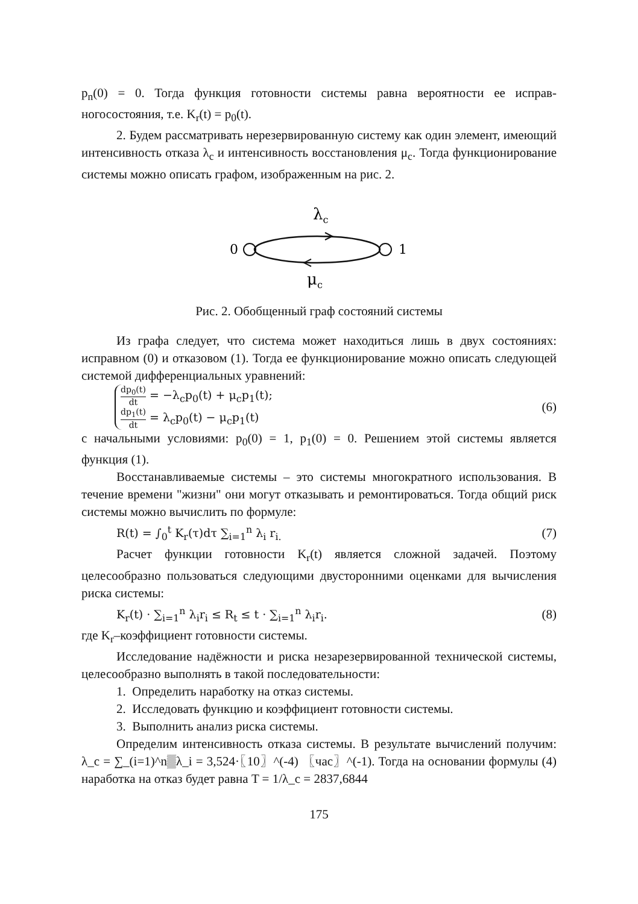p<sub>n</sub>(0) = 0. Тогда функция готовности системы равна вероятности ее исправ­ногосостояния, т.е. K<sub>r</sub>(t) = p<sub>0</sub>(t).
2. Будем рассматривать нерезервированную систему как один элемент, имеющий интенсивность отказа λ<sub>c</sub> и интенсивность восстановления μ<sub>c</sub>. Тогда функционирование системы можно описать графом, изображенным на рис. 2.
λc
0
1
μc
Рис. 2. Обобщенный граф состояний системы
Из графа следует, что система может находиться лишь в двух состояниях: исправном (0) и отказовом (1). Тогда ее функционирование можно описать следующей системой дифференциальных уравнений:
dp<sub>0</sub>(t) dt = −λ<sub>c</sub>p<sub>0</sub>(t) + μ<sub>c</sub>p<sub>1</sub>(t);
dp<sub>1</sub>(t) dt = λ<sub>c</sub>p<sub>0</sub>(t) − μ<sub>c</sub>p<sub>1</sub>(t)
(6)
с начальными условиями: p<sub>0</sub>(0) = 1, p<sub>1</sub>(0) = 0. Решением этой системы является функция (1).
Восстанавливаемые системы – это системы многократного использования. В течение времени "жизни" они могут отказывать и ремонтироваться. Тогда общий риск системы можно вычислить по формуле:
R(t) = ∫<sub>0</sub><sup>t</sup> K<sub>r</sub>(τ)dτ ∑<sub>i=1</sub><sup>n</sup> λ<sub>i</sub> r<sub>i.</sub> (7)
Расчет функции готовности K<sub>r</sub>(t) является сложной задачей. Поэтому целесообразно пользоваться следующими двусторонними оценками для вычисления риска системы:
K<sub>r</sub>(t) · ∑<sub>i=1</sub><sup>n</sup> λ<sub>i</sub>r<sub>i</sub> ≤ R<sub>t</sub> ≤ t · ∑<sub>i=1</sub><sup>n</sup> λ<sub>i</sub>r<sub>i</sub>. (8)
где K<sub>r</sub>–коэффициент готовности системы.
Исследование надёжности и риска незарезервированной технической системы, целесообразно выполнять в такой последовательности:
1. Определить наработку на отказ системы.
2. Исследовать функцию и коэффициент готовности системы.
3. Выполнить анализ риска системы.
Определим интенсивность отказа системы. В результате вычислений получим: λ_c = ∑_(i=1)^n▒λ_i = 3,524·〖10〗^(-4) 〖час〗^(-1). Тогда на основании формулы (4) наработка на отказ будет равна T = 1/λ_c = 2837,6844
175